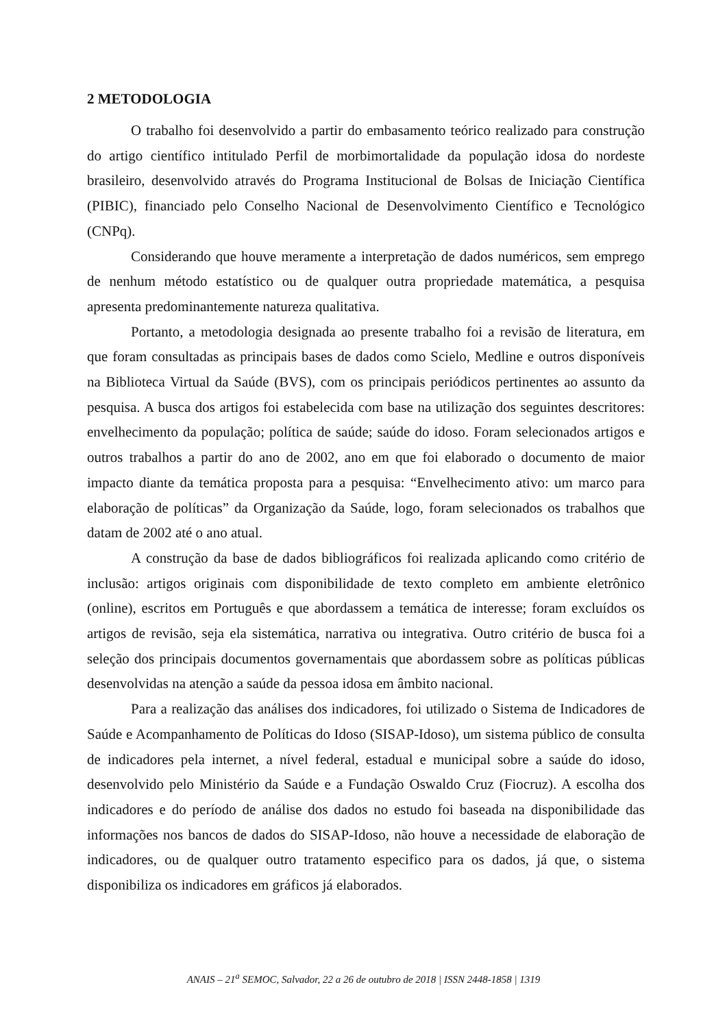2 METODOLOGIA
O trabalho foi desenvolvido a partir do embasamento teórico realizado para construção do artigo científico intitulado Perfil de morbimortalidade da população idosa do nordeste brasileiro, desenvolvido através do Programa Institucional de Bolsas de Iniciação Científica (PIBIC), financiado pelo Conselho Nacional de Desenvolvimento Científico e Tecnológico (CNPq).
Considerando que houve meramente a interpretação de dados numéricos, sem emprego de nenhum método estatístico ou de qualquer outra propriedade matemática, a pesquisa apresenta predominantemente natureza qualitativa.
Portanto, a metodologia designada ao presente trabalho foi a revisão de literatura, em que foram consultadas as principais bases de dados como Scielo, Medline e outros disponíveis na Biblioteca Virtual da Saúde (BVS), com os principais periódicos pertinentes ao assunto da pesquisa. A busca dos artigos foi estabelecida com base na utilização dos seguintes descritores: envelhecimento da população; política de saúde; saúde do idoso. Foram selecionados artigos e outros trabalhos a partir do ano de 2002, ano em que foi elaborado o documento de maior impacto diante da temática proposta para a pesquisa: “Envelhecimento ativo: um marco para elaboração de políticas” da Organização da Saúde, logo, foram selecionados os trabalhos que datam de 2002 até o ano atual.
A construção da base de dados bibliográficos foi realizada aplicando como critério de inclusão: artigos originais com disponibilidade de texto completo em ambiente eletrônico (online), escritos em Português e que abordassem a temática de interesse; foram excluídos os artigos de revisão, seja ela sistemática, narrativa ou integrativa. Outro critério de busca foi a seleção dos principais documentos governamentais que abordassem sobre as políticas públicas desenvolvidas na atenção a saúde da pessoa idosa em âmbito nacional.
Para a realização das análises dos indicadores, foi utilizado o Sistema de Indicadores de Saúde e Acompanhamento de Políticas do Idoso (SISAP-Idoso), um sistema público de consulta de indicadores pela internet, a nível federal, estadual e municipal sobre a saúde do idoso, desenvolvido pelo Ministério da Saúde e a Fundação Oswaldo Cruz (Fiocruz). A escolha dos indicadores e do período de análise dos dados no estudo foi baseada na disponibilidade das informações nos bancos de dados do SISAP-Idoso, não houve a necessidade de elaboração de indicadores, ou de qualquer outro tratamento especifico para os dados, já que, o sistema disponibiliza os indicadores em gráficos já elaborados.
ANAIS – 21<sup>a</sup> SEMOC, Salvador, 22 a 26 de outubro de 2018 | ISSN 2448-1858 | 1319